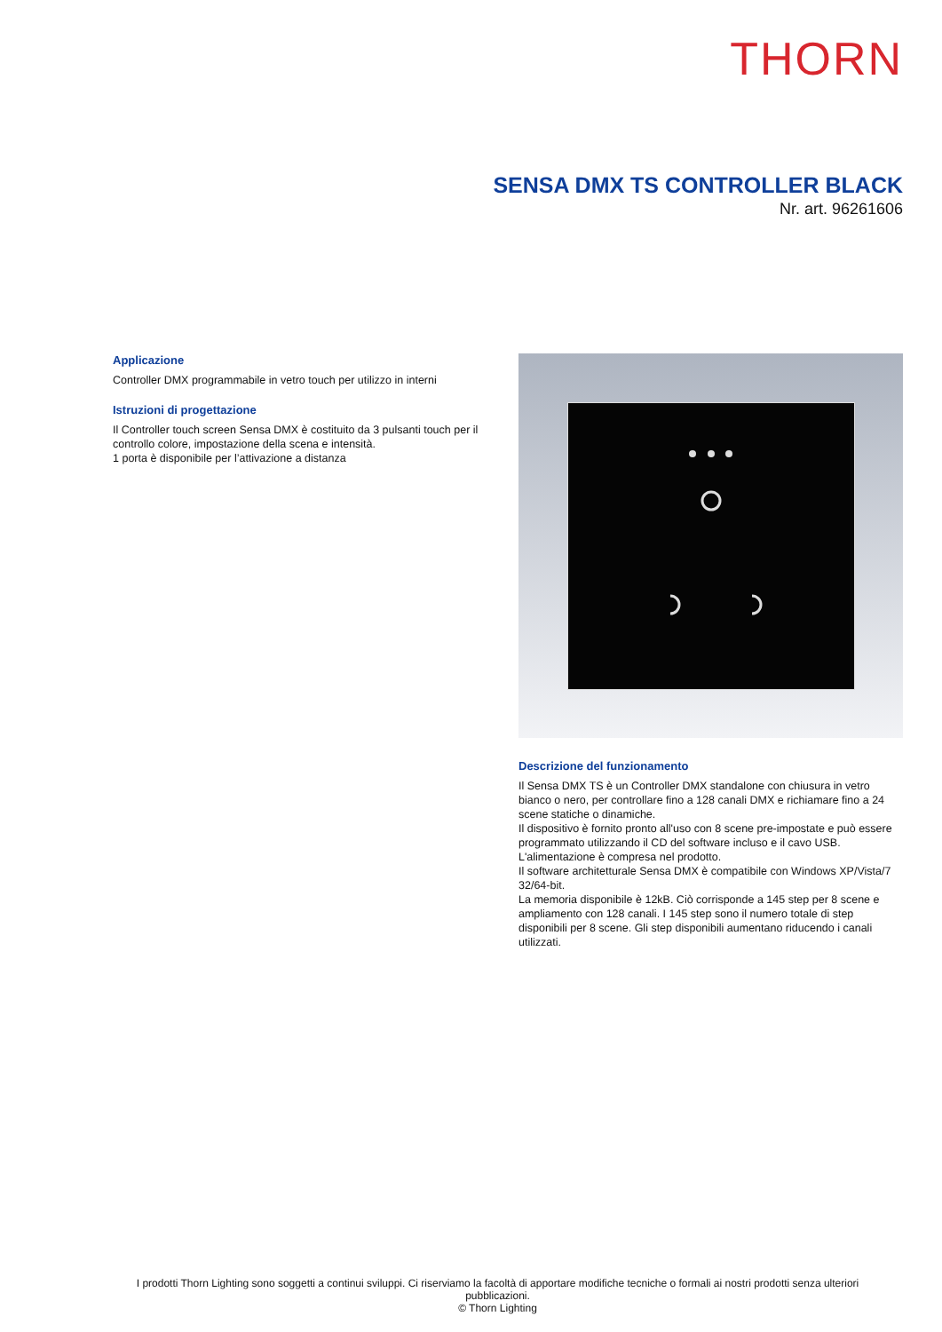THORN
SENSA DMX TS CONTROLLER BLACK
Nr. art. 96261606
Applicazione
Controller DMX programmabile in vetro touch per utilizzo in interni
Istruzioni di progettazione
Il Controller touch screen Sensa DMX è costituito da 3 pulsanti touch per il controllo colore, impostazione della scena e intensità.
1 porta è disponibile per l’attivazione a distanza
Descrizione del funzionamento
Il Sensa DMX TS è un Controller DMX standalone con chiusura in vetro bianco o nero, per controllare fino a 128 canali DMX e richiamare fino a 24 scene statiche o dinamiche.
Il dispositivo è fornito pronto all'uso con 8 scene pre-impostate e può essere programmato utilizzando il CD del software incluso e il cavo USB.
L'alimentazione è compresa nel prodotto.
Il software architetturale Sensa DMX è compatibile con Windows XP/Vista/7 32/64-bit.
La memoria disponibile è 12kB. Ciò corrisponde a 145 step per 8 scene e ampliamento con 128 canali. I 145 step sono il numero totale di step disponibili per 8 scene. Gli step disponibili aumentano riducendo i canali utilizzati.
I prodotti Thorn Lighting sono soggetti a continui sviluppi. Ci riserviamo la facoltà di apportare modifiche tecniche o formali ai nostri prodotti senza ulteriori pubblicazioni.
© Thorn Lighting